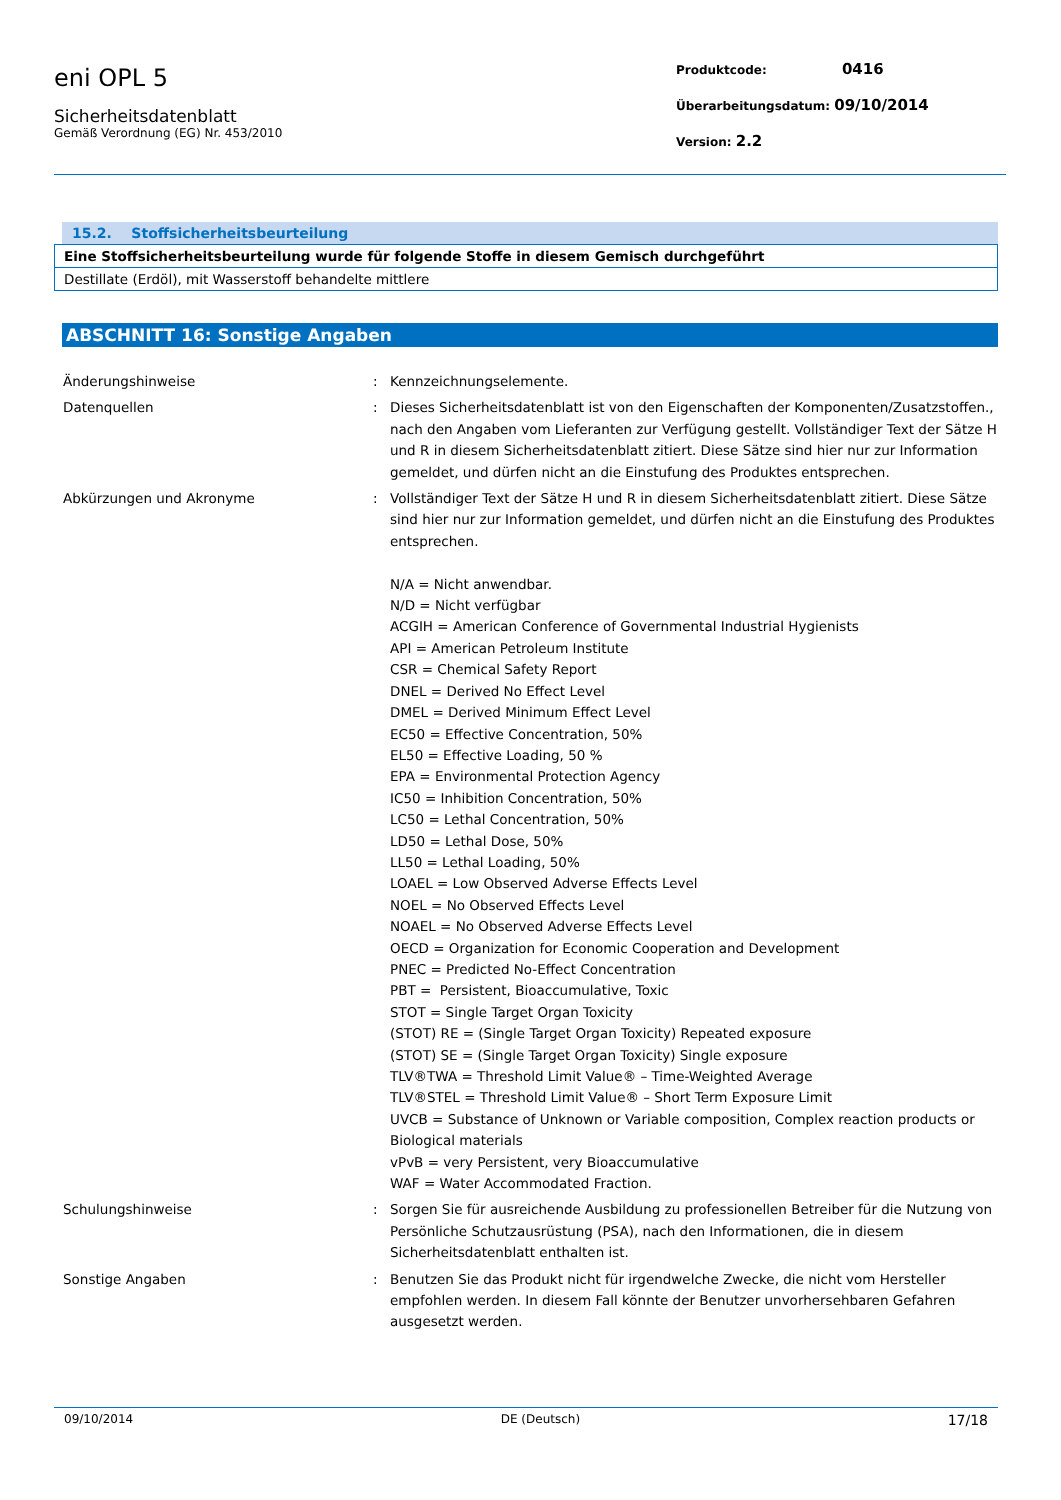eni OPL 5
Sicherheitsdatenblatt
Gemäß Verordnung (EG) Nr. 453/2010
Produktcode: 0416
Überarbeitungsdatum: 09/10/2014
Version: 2.2
15.2. Stoffsicherheitsbeurteilung
| Eine Stoffsicherheitsbeurteilung wurde für folgende Stoffe in diesem Gemisch durchgeführt |
| Destillate (Erdöl), mit Wasserstoff behandelte mittlere |
ABSCHNITT 16: Sonstige Angaben
| Änderungshinweise | : | Kennzeichnungselemente. |
| Datenquellen | : | Dieses Sicherheitsdatenblatt ist von den Eigenschaften der Komponenten/Zusatzstoffen., nach den Angaben vom Lieferanten zur Verfügung gestellt. Vollständiger Text der Sätze H und R in diesem Sicherheitsdatenblatt zitiert. Diese Sätze sind hier nur zur Information gemeldet, und dürfen nicht an die Einstufung des Produktes entsprechen. |
| Abkürzungen und Akronyme | : | Vollständiger Text der Sätze H und R in diesem Sicherheitsdatenblatt zitiert. Diese Sätze sind hier nur zur Information gemeldet, und dürfen nicht an die Einstufung des Produktes entsprechen. N/A = Nicht anwendbar. N/D = Nicht verfügbar ACGIH = American Conference of Governmental Industrial Hygienists API = American Petroleum Institute CSR = Chemical Safety Report DNEL = Derived No Effect Level DMEL = Derived Minimum Effect Level EC50 = Effective Concentration, 50% EL50 = Effective Loading, 50 % EPA = Environmental Protection Agency IC50 = Inhibition Concentration, 50% LC50 = Lethal Concentration, 50% LD50 = Lethal Dose, 50% LL50 = Lethal Loading, 50% LOAEL = Low Observed Adverse Effects Level NOEL = No Observed Effects Level NOAEL = No Observed Adverse Effects Level OECD = Organization for Economic Cooperation and Development PNEC = Predicted No-Effect Concentration PBT = Persistent, Bioaccumulative, Toxic STOT = Single Target Organ Toxicity (STOT) RE = (Single Target Organ Toxicity) Repeated exposure (STOT) SE = (Single Target Organ Toxicity) Single exposure TLV®TWA = Threshold Limit Value® – Time-Weighted Average TLV®STEL = Threshold Limit Value® – Short Term Exposure Limit UVCB = Substance of Unknown or Variable composition, Complex reaction products or Biological materials vPvB = very Persistent, very Bioaccumulative WAF = Water Accommodated Fraction. |
| Schulungshinweise | : | Sorgen Sie für ausreichende Ausbildung zu professionellen Betreiber für die Nutzung von Persönliche Schutzausrüstung (PSA), nach den Informationen, die in diesem Sicherheitsdatenblatt enthalten ist. |
| Sonstige Angaben | : | Benutzen Sie das Produkt nicht für irgendwelche Zwecke, die nicht vom Hersteller empfohlen werden. In diesem Fall könnte der Benutzer unvorhersehbaren Gefahren ausgesetzt werden. |
09/10/2014 DE (Deutsch) 17/18